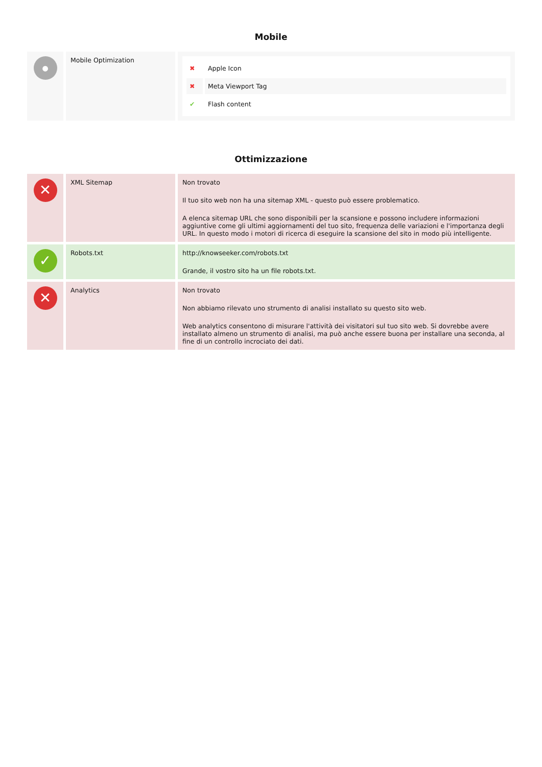Mobile
| ● | Mobile Optimization | / ✖ / Apple Icon / / ✖ / Meta Viewport Tag / / ✔ / Flash content / |
Ottimizzazione
| ✕ | XML Sitemap | Non trovato Il tuo sito web non ha una sitemap XML - questo può essere problematico. A elenca sitemap URL che sono disponibili per la scansione e possono includere informazioni aggiuntive come gli ultimi aggiornamenti del tuo sito, frequenza delle variazioni e l'importanza degli URL. In questo modo i motori di ricerca di eseguire la scansione del sito in modo più intelligente. |
| ✓ | Robots.txt | http://knowseeker.com/robots.txt Grande, il vostro sito ha un file robots.txt. |
| ✕ | Analytics | Non trovato Non abbiamo rilevato uno strumento di analisi installato su questo sito web. Web analytics consentono di misurare l'attività dei visitatori sul tuo sito web. Si dovrebbe avere installato almeno un strumento di analisi, ma può anche essere buona per installare una seconda, al fine di un controllo incrociato dei dati. |